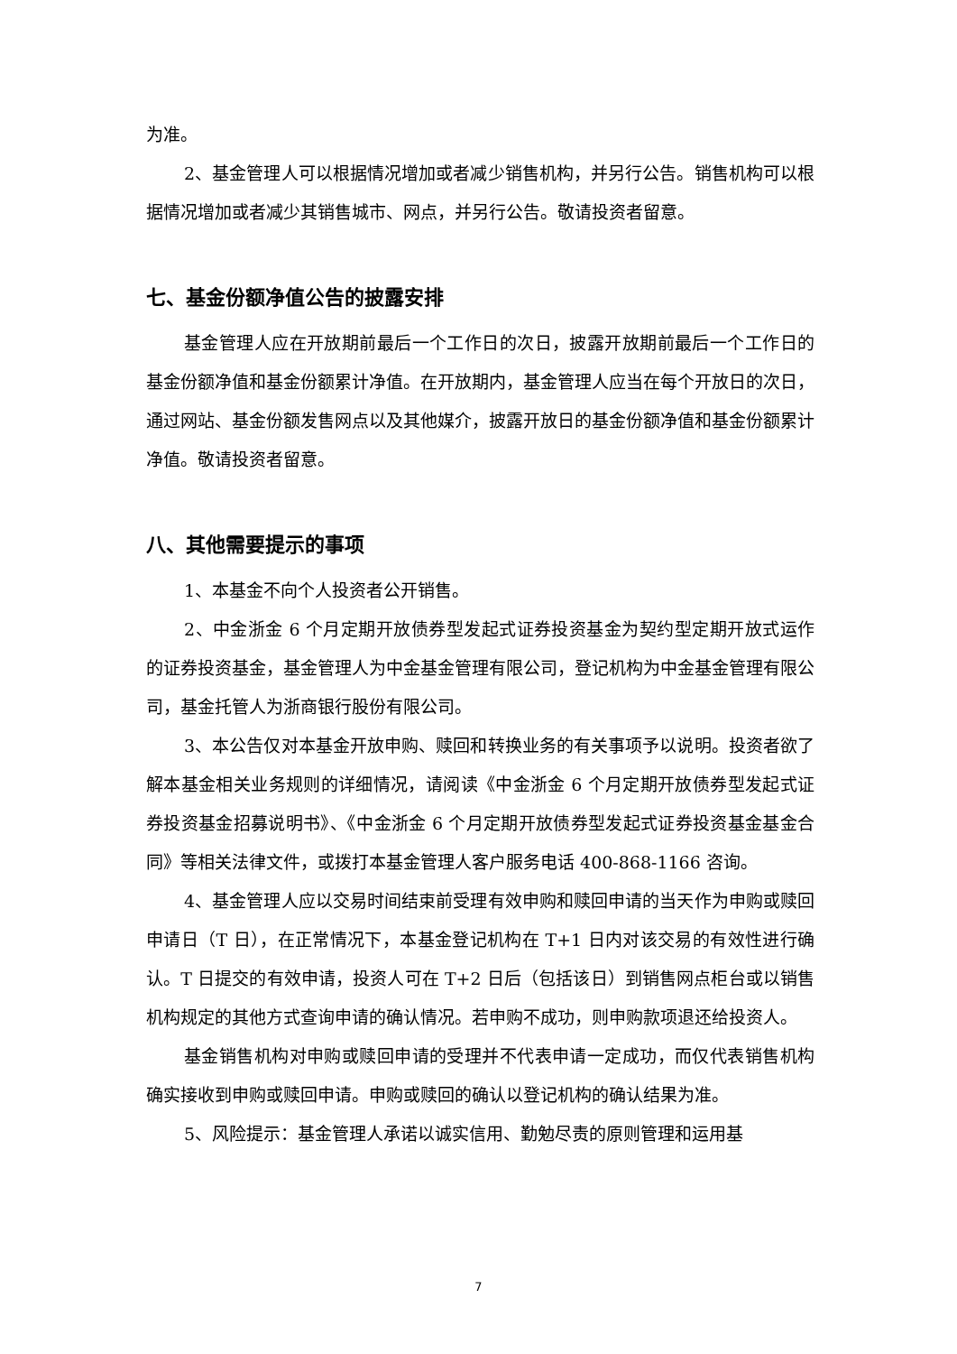为准。
2、基金管理人可以根据情况增加或者减少销售机构，并另行公告。销售机构可以根据情况增加或者减少其销售城市、网点，并另行公告。敬请投资者留意。
七、基金份额净值公告的披露安排
基金管理人应在开放期前最后一个工作日的次日，披露开放期前最后一个工作日的基金份额净值和基金份额累计净值。在开放期内，基金管理人应当在每个开放日的次日，通过网站、基金份额发售网点以及其他媒介，披露开放日的基金份额净值和基金份额累计净值。敬请投资者留意。
八、其他需要提示的事项
1、本基金不向个人投资者公开销售。
2、中金浙金 6 个月定期开放债券型发起式证券投资基金为契约型定期开放式运作的证券投资基金，基金管理人为中金基金管理有限公司，登记机构为中金基金管理有限公司，基金托管人为浙商银行股份有限公司。
3、本公告仅对本基金开放申购、赎回和转换业务的有关事项予以说明。投资者欲了解本基金相关业务规则的详细情况，请阅读《中金浙金 6 个月定期开放债券型发起式证券投资基金招募说明书》、《中金浙金 6 个月定期开放债券型发起式证券投资基金基金合同》等相关法律文件，或拨打本基金管理人客户服务电话 400-868-1166 咨询。
4、基金管理人应以交易时间结束前受理有效申购和赎回申请的当天作为申购或赎回申请日（T 日），在正常情况下，本基金登记机构在 T+1 日内对该交易的有效性进行确认。T 日提交的有效申请，投资人可在 T+2 日后（包括该日）到销售网点柜台或以销售机构规定的其他方式查询申请的确认情况。若申购不成功，则申购款项退还给投资人。
基金销售机构对申购或赎回申请的受理并不代表申请一定成功，而仅代表销售机构确实接收到申购或赎回申请。申购或赎回的确认以登记机构的确认结果为准。
5、风险提示：基金管理人承诺以诚实信用、勤勉尽责的原则管理和运用基
7